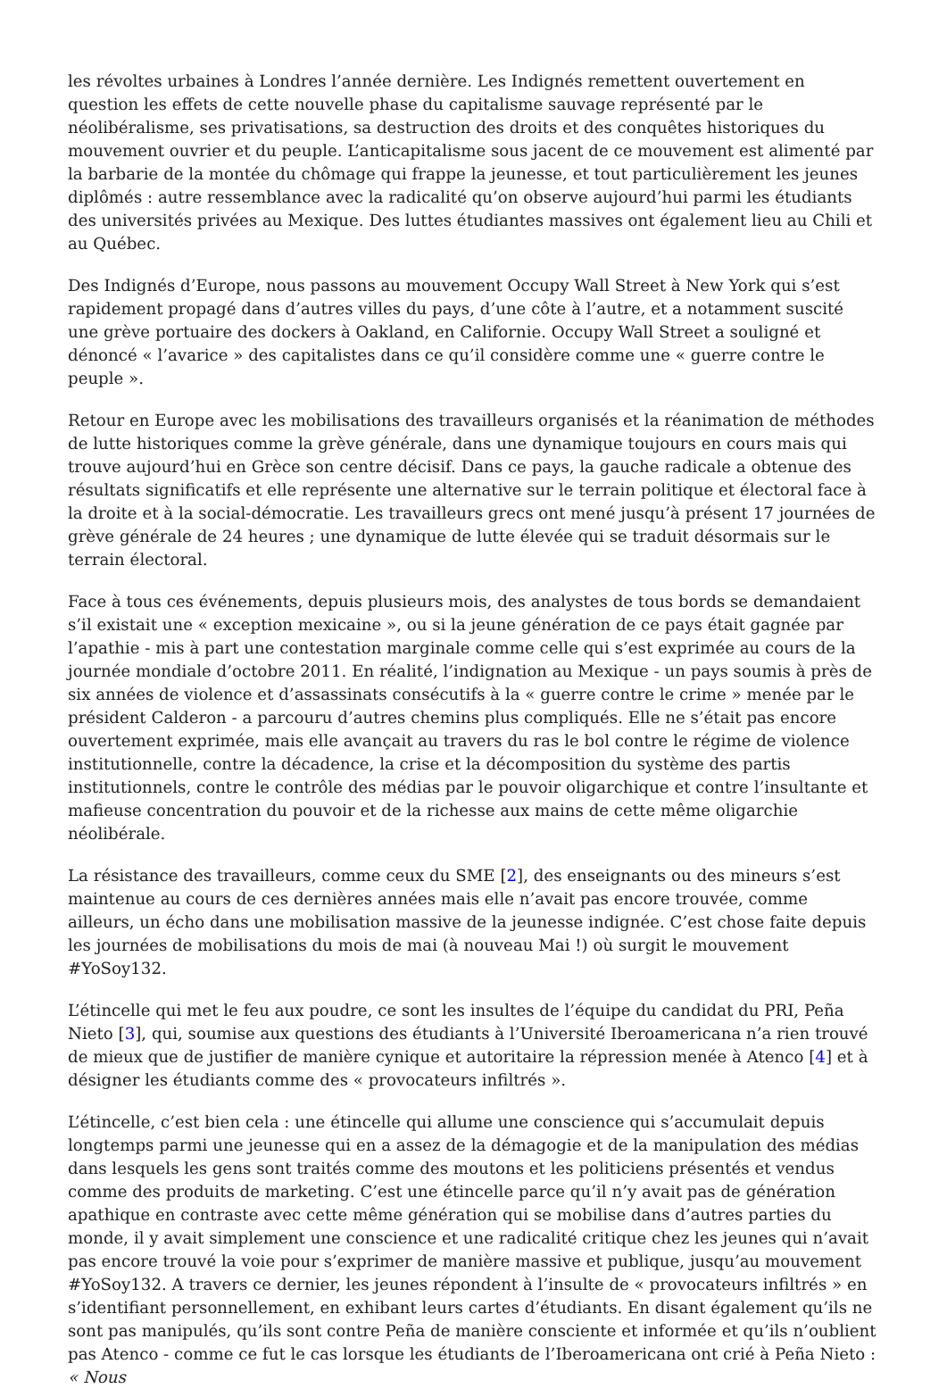les révoltes urbaines à Londres l’année dernière. Les Indignés remettent ouvertement en question les effets de cette nouvelle phase du capitalisme sauvage représenté par le néolibéralisme, ses privatisations, sa destruction des droits et des conquêtes historiques du mouvement ouvrier et du peuple. L’anticapitalisme sous jacent de ce mouvement est alimenté par la barbarie de la montée du chômage qui frappe la jeunesse, et tout particulièrement les jeunes diplômés : autre ressemblance avec la radicalité qu’on observe aujourd’hui parmi les étudiants des universités privées au Mexique. Des luttes étudiantes massives ont également lieu au Chili et au Québec.
Des Indignés d’Europe, nous passons au mouvement Occupy Wall Street à New York qui s’est rapidement propagé dans d’autres villes du pays, d’une côte à l’autre, et a notamment suscité une grève portuaire des dockers à Oakland, en Californie. Occupy Wall Street a souligné et dénoncé « l’avarice » des capitalistes dans ce qu’il considère comme une « guerre contre le peuple ».
Retour en Europe avec les mobilisations des travailleurs organisés et la réanimation de méthodes de lutte historiques comme la grève générale, dans une dynamique toujours en cours mais qui trouve aujourd’hui en Grèce son centre décisif. Dans ce pays, la gauche radicale a obtenue des résultats significatifs et elle représente une alternative sur le terrain politique et électoral face à la droite et à la social-démocratie. Les travailleurs grecs ont mené jusqu’à présent 17 journées de grève générale de 24 heures ; une dynamique de lutte élevée qui se traduit désormais sur le terrain électoral.
Face à tous ces événements, depuis plusieurs mois, des analystes de tous bords se demandaient s’il existait une « exception mexicaine », ou si la jeune génération de ce pays était gagnée par l’apathie - mis à part une contestation marginale comme celle qui s’est exprimée au cours de la journée mondiale d’octobre 2011. En réalité, l’indignation au Mexique - un pays soumis à près de six années de violence et d’assassinats consécutifs à la « guerre contre le crime » menée par le président Calderon - a parcouru d’autres chemins plus compliqués. Elle ne s’était pas encore ouvertement exprimée, mais elle avançait au travers du ras le bol contre le régime de violence institutionnelle, contre la décadence, la crise et la décomposition du système des partis institutionnels, contre le contrôle des médias par le pouvoir oligarchique et contre l’insultante et mafieuse concentration du pouvoir et de la richesse aux mains de cette même oligarchie néolibérale.
La résistance des travailleurs, comme ceux du SME [2], des enseignants ou des mineurs s’est maintenue au cours de ces dernières années mais elle n’avait pas encore trouvée, comme ailleurs, un écho dans une mobilisation massive de la jeunesse indignée. C’est chose faite depuis les journées de mobilisations du mois de mai (à nouveau Mai !) où surgit le mouvement #YoSoy132.
L’étincelle qui met le feu aux poudre, ce sont les insultes de l’équipe du candidat du PRI, Peña Nieto [3], qui, soumise aux questions des étudiants à l’Université Iberoamericana n’a rien trouvé de mieux que de justifier de manière cynique et autoritaire la répression menée à Atenco [4] et à désigner les étudiants comme des « provocateurs infiltrés ».
L’étincelle, c’est bien cela : une étincelle qui allume une conscience qui s’accumulait depuis longtemps parmi une jeunesse qui en a assez de la démagogie et de la manipulation des médias dans lesquels les gens sont traités comme des moutons et les politiciens présentés et vendus comme des produits de marketing. C’est une étincelle parce qu’il n’y avait pas de génération apathique en contraste avec cette même génération qui se mobilise dans d’autres parties du monde, il y avait simplement une conscience et une radicalité critique chez les jeunes qui n’avait pas encore trouvé la voie pour s’exprimer de manière massive et publique, jusqu’au mouvement #YoSoy132. A travers ce dernier, les jeunes répondent à l’insulte de « provocateurs infiltrés » en s’identifiant personnellement, en exhibant leurs cartes d’étudiants. En disant également qu’ils ne sont pas manipulés, qu’ils sont contre Peña de manière consciente et informée et qu’ils n’oublient pas Atenco - comme ce fut le cas lorsque les étudiants de l’Iberoamericana ont crié à Peña Nieto : « Nous